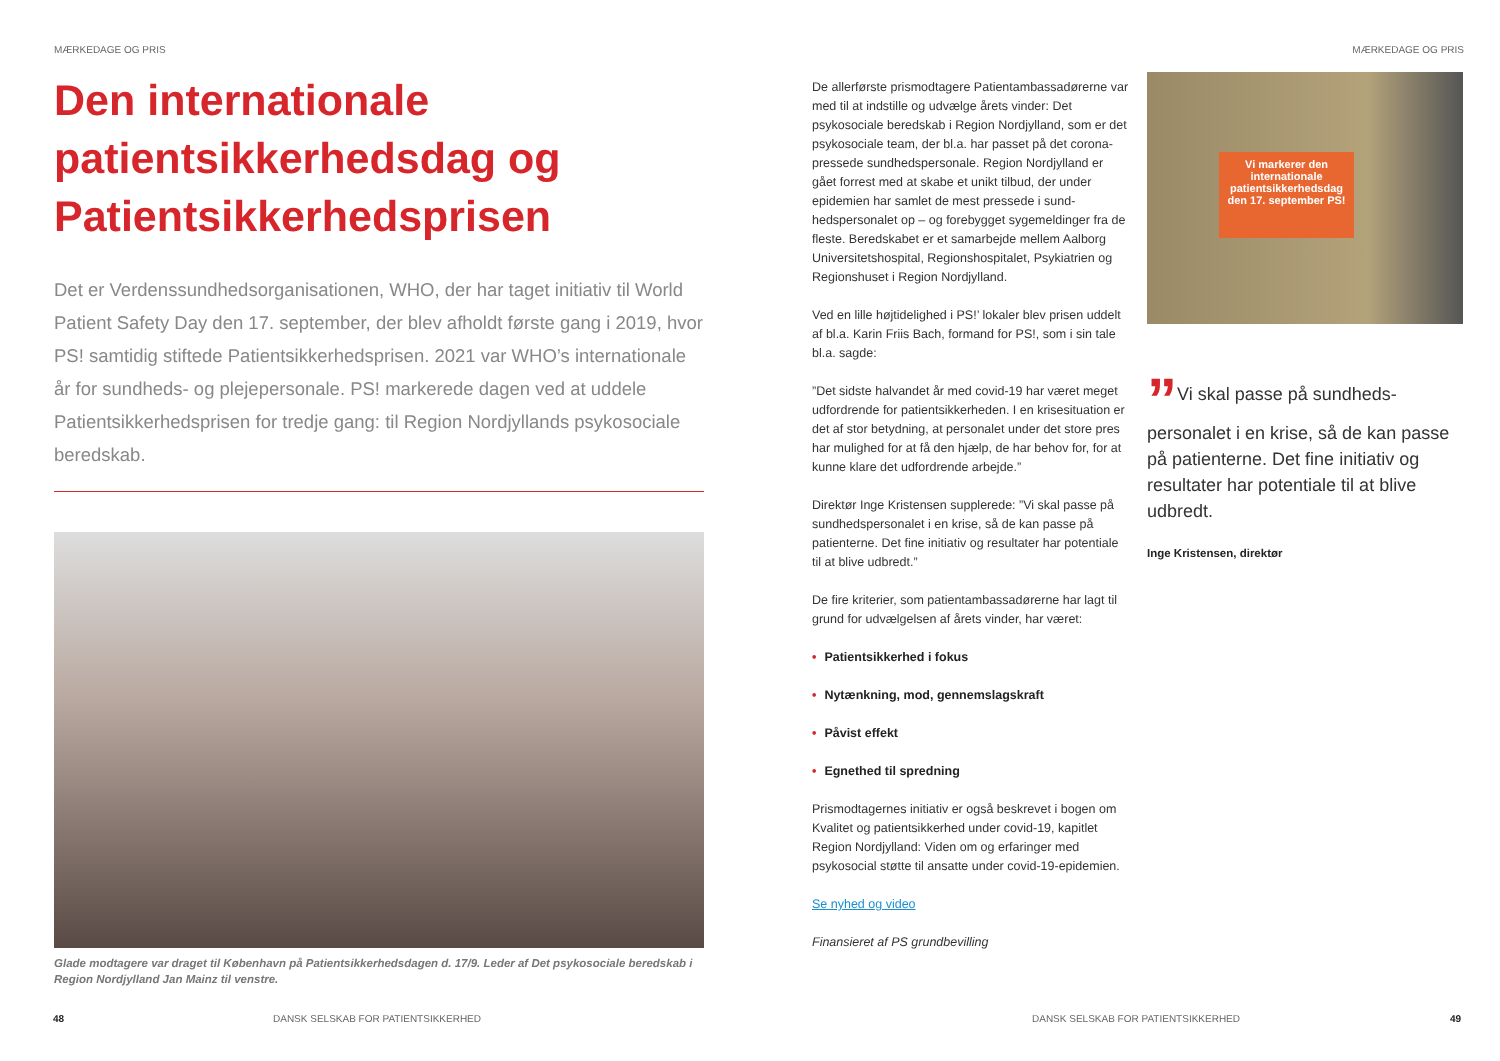MÆRKEDAGE OG PRIS
Den internationale patientsikkerhedsdag og Patientsikkerhedsprisen
Det er Verdenssundhedsorganisationen, WHO, der har taget initiativ til World Patient Safety Day den 17. september, der blev afholdt første gang i 2019, hvor PS! samtidig stiftede Patientsikkerhedsprisen. 2021 var WHO’s internationale år for sundheds- og plejepersonale. PS! markerede dagen ved at uddele Patientsikkerhedsprisen for tredje gang: til Region Nordjyllands psykosociale beredskab.
Glade modtagere var draget til København på Patientsikkerhedsdagen d. 17/9. Leder af Det psykosociale beredskab i Region Nordjylland Jan Mainz til venstre.
48
DANSK SELSKAB FOR PATIENTSIKKERHED
MÆRKEDAGE OG PRIS
De allerførste prismodtagere Patientambassadørerne var med til at indstille og udvælge årets vinder: Det psykosociale beredskab i Region Nordjylland, som er det psykosociale team, der bl.a. har passet på det corona-pressede sundhedspersonale. Region Nord­jylland er gået forrest med at skabe et unikt tilbud, der under epidemien har samlet de mest pressede i sund­hedspersonalet op – og forebygget sygemeldinger fra de fleste. Beredskabet er et samarbejde mellem Aalborg Universitetshospital, Regionshospitalet, Psykiatrien og Regionshuset i Region Nordjylland.
Ved en lille højtidelighed i PS!’ lokaler blev prisen uddelt af bl.a. Karin Friis Bach, formand for PS!, som i sin tale bl.a. sagde:
”Det sidste halvandet år med covid-19 har været meget udfordrende for patientsikkerheden. I en krisesituation er det af stor betydning, at personalet under det store pres har mulighed for at få den hjælp, de har behov for, for at kunne klare det udfordrende arbejde.”
Direktør Inge Kristensen supplerede: ”Vi skal passe på sundhedspersonalet i en krise, så de kan passe på patienterne. Det fine initiativ og resultater har potentiale til at blive udbredt.”
De fire kriterier, som patientambassadørerne har lagt til grund for udvælgelsen af årets vinder, har været:
• Patientsikkerhed i fokus
• Nytænkning, mod, gennemslagskraft
• Påvist effekt
• Egnethed til spredning
Prismodtagernes initiativ er også beskrevet i bogen om Kvalitet og patientsikkerhed under covid-19, kapitlet Region Nordjylland: Viden om og erfaringer med psykosocial støtte til ansatte under covid-19-epidemien.
Se nyhed og video
Finansieret af PS grundbevilling
Vi markerer den internationale patientsikkerhedsdag den 17. september PS!
”Vi skal passe på sundheds­personalet i en krise, så de kan passe på patienterne. Det fine initiativ og resultater har potentiale til at blive udbredt.
Inge Kristensen, direktør
DANSK SELSKAB FOR PATIENTSIKKERHED
49